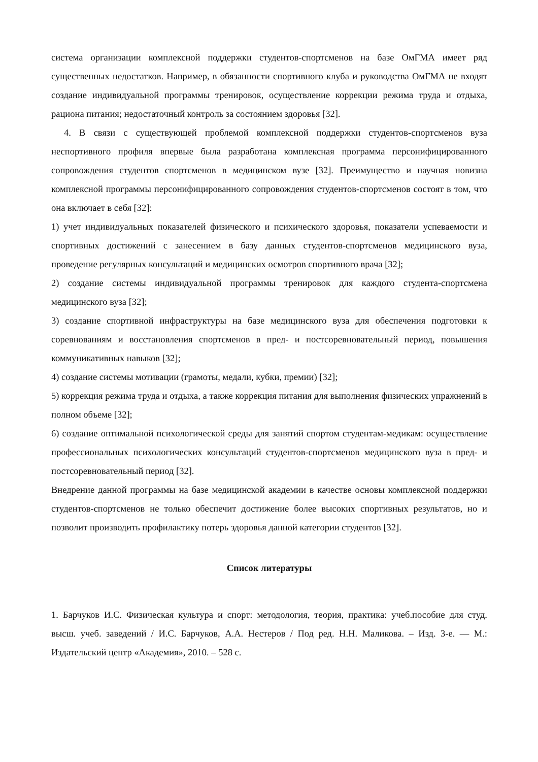система организации комплексной поддержки студентов-спортсменов на базе ОмГМА имеет ряд существенных недостатков. Например, в обязанности спортивного клуба и руководства ОмГМА не входят создание индивидуальной программы тренировок, осуществление коррекции режима труда и отдыха, рациона питания; недостаточный контроль за состоянием здоровья [32].
4. В связи с существующей проблемой комплексной поддержки студентов-спортсменов вуза неспортивного профиля впервые была разработана комплексная программа персонифицированного сопровождения студентов спортсменов в медицинском вузе [32]. Преимущество и научная новизна комплексной программы персонифицированного сопровождения студентов-спортсменов состоят в том, что она включает в себя [32]:
1) учет индивидуальных показателей физического и психического здоровья, показатели успеваемости и спортивных достижений с занесением в базу данных студентов-спортсменов медицинского вуза, проведение регулярных консультаций и медицинских осмотров спортивного врача [32];
2) создание системы индивидуальной программы тренировок для каждого студента-спортсмена медицинского вуза [32];
3) создание спортивной инфраструктуры на базе медицинского вуза для обеспечения подготовки к соревнованиям и восстановления спортсменов в пред- и постсоревновательный период, повышения коммуникативных навыков [32];
4) создание системы мотивации (грамоты, медали, кубки, премии) [32];
5) коррекция режима труда и отдыха, а также коррекция питания для выполнения физических упражнений в полном объеме [32];
6) создание оптимальной психологической среды для занятий спортом студентам-медикам: осуществление профессиональных психологических консультаций студентов-спортсменов медицинского вуза в пред- и постсоревновательный период [32].
Внедрение данной программы на базе медицинской академии в качестве основы комплексной поддержки студентов-спортсменов не только обеспечит достижение более высоких спортивных результатов, но и позволит производить профилактику потерь здоровья данной категории студентов [32].
Список литературы
1. Барчуков И.С. Физическая культура и спорт: методология, теория, практика: учеб.пособие для студ. высш. учеб. заведений / И.С. Барчуков, А.А. Нестеров / Под ред. Н.Н. Маликова. – Изд. 3-е. — М.: Издательский центр «Академия», 2010. – 528 с.